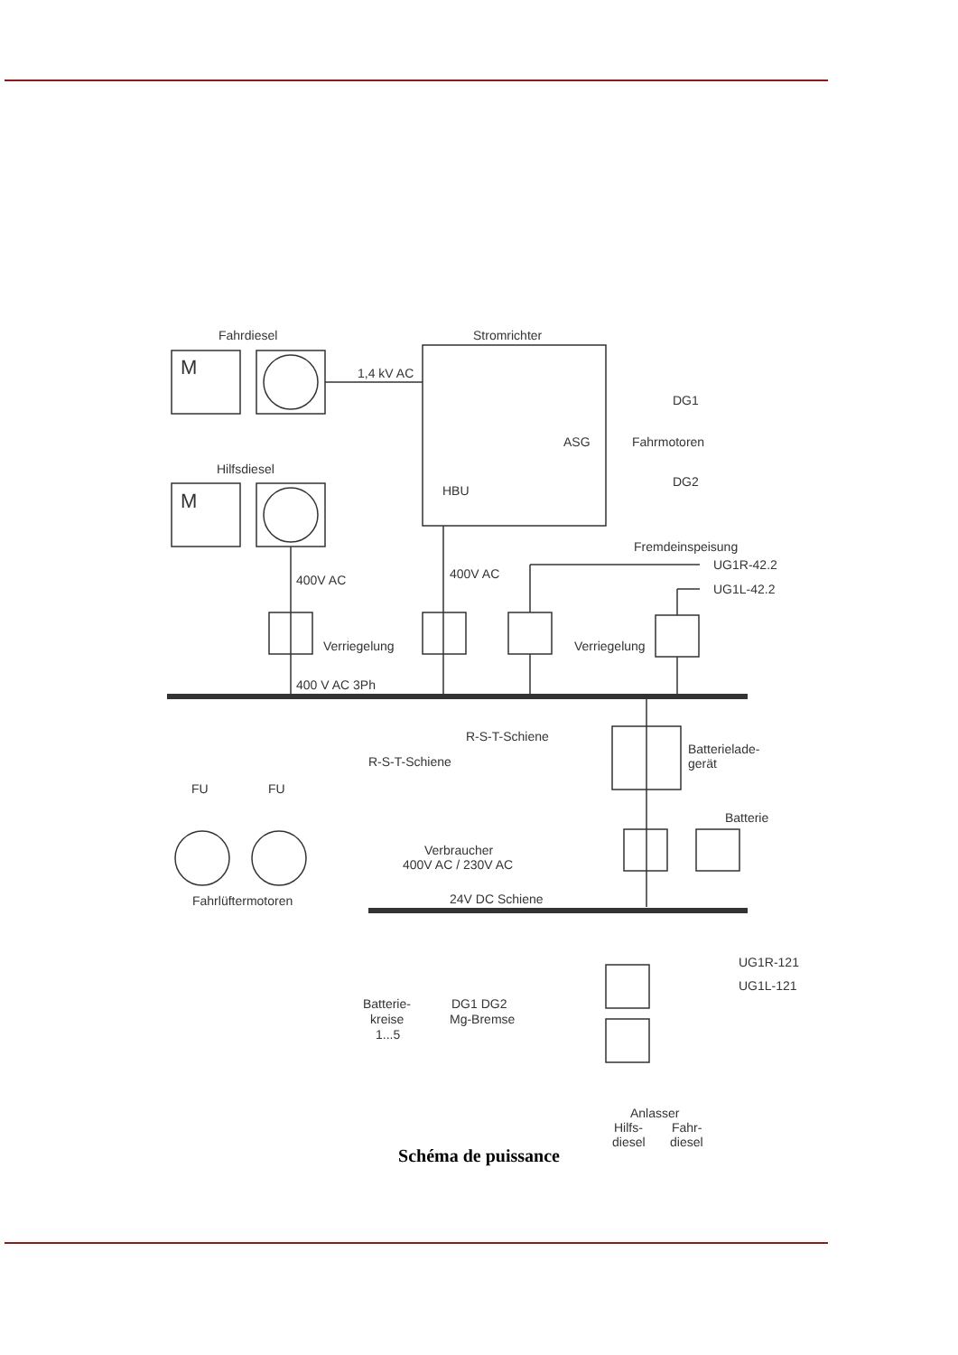Fahrdiesel
Stromrichter
Hilfsdiesel
M
M
1,4 kV AC
Fahrmotoren
DG1
DG2
HBU
ASG
Fremdeinspeisung
UG1R-42.2
UG1L-42.2
400V AC
400V AC
Verriegelung
Verriegelung
400 V AC 3Ph
R-S-T-Schiene
R-S-T-Schiene
Batterielade-
gerät
Batterie
FU
FU
Verbraucher
400V AC / 230V AC
Fahrlüftermotoren
24V DC Schiene
Batterie-
kreise
1...5
DG1 DG2
Mg-Bremse
UG1R-121
UG1L-121
Anlasser
Hilfs-
Fahr-
diesel
diesel
Schéma de puissance